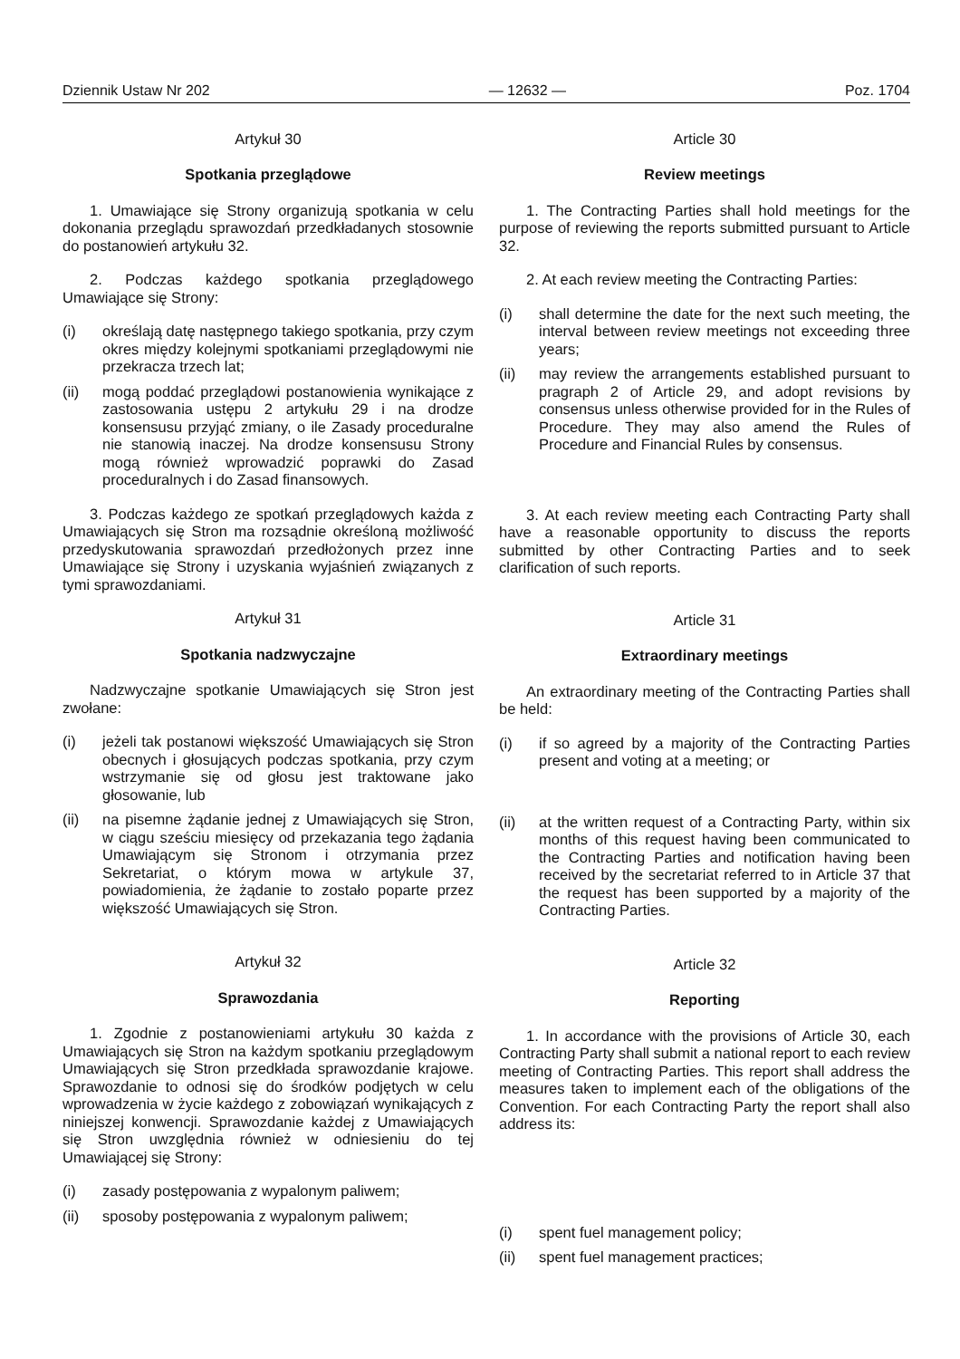Dziennik Ustaw Nr 202 — 12632 — Poz. 1704
Artykuł 30
Spotkania przeglądowe
1. Umawiające się Strony organizują spotkania w celu dokonania przeglądu sprawozdań przedkładanych stosownie do postanowień artykułu 32.
2. Podczas każdego spotkania przeglądowego Umawiające się Strony:
(i) określają datę następnego takiego spotkania, przy czym okres między kolejnymi spotkaniami przeglądowymi nie przekracza trzech lat;
(ii) mogą poddać przeglądowi postanowienia wynikające z zastosowania ustępu 2 artykułu 29 i na drodze konsensusu przyjąć zmiany, o ile Zasady proceduralne nie stanowią inaczej. Na drodze konsensusu Strony mogą również wprowadzić poprawki do Zasad proceduralnych i do Zasad finansowych.
3. Podczas każdego ze spotkań przeglądowych każda z Umawiających się Stron ma rozsądnie określoną możliwość przedyskutowania sprawozdań przedłożonych przez inne Umawiające się Strony i uzyskania wyjaśnień związanych z tymi sprawozdaniami.
Artykuł 31
Spotkania nadzwyczajne
Nadzwyczajne spotkanie Umawiających się Stron jest zwołane:
(i) jeżeli tak postanowi większość Umawiających się Stron obecnych i głosujących podczas spotkania, przy czym wstrzymanie się od głosu jest traktowane jako głosowanie, lub
(ii) na pisemne żądanie jednej z Umawiających się Stron, w ciągu sześciu miesięcy od przekazania tego żądania Umawiającym się Stronom i otrzymania przez Sekretariat, o którym mowa w artykule 37, powiadomienia, że żądanie to zostało poparte przez większość Umawiających się Stron.
Artykuł 32
Sprawozdania
1. Zgodnie z postanowieniami artykułu 30 każda z Umawiających się Stron na każdym spotkaniu przeglądowym Umawiających się Stron przedkłada sprawozdanie krajowe. Sprawozdanie to odnosi się do środków podjętych w celu wprowadzenia w życie każdego z zobowiązań wynikających z niniejszej konwencji. Sprawozdanie każdej z Umawiających się Stron uwzględnia również w odniesieniu do tej Umawiającej się Strony:
(i) zasady postępowania z wypalonym paliwem;
(ii) sposoby postępowania z wypalonym paliwem;
Article 30
Review meetings
1. The Contracting Parties shall hold meetings for the purpose of reviewing the reports submitted pursuant to Article 32.
2. At each review meeting the Contracting Parties:
(i) shall determine the date for the next such meeting, the interval between review meetings not exceeding three years;
(ii) may review the arrangements established pursuant to pragraph 2 of Article 29, and adopt revisions by consensus unless otherwise provided for in the Rules of Procedure. They may also amend the Rules of Procedure and Financial Rules by consensus.
3. At each review meeting each Contracting Party shall have a reasonable opportunity to discuss the reports submitted by other Contracting Parties and to seek clarification of such reports.
Article 31
Extraordinary meetings
An extraordinary meeting of the Contracting Parties shall be held:
(i) if so agreed by a majority of the Contracting Parties present and voting at a meeting; or
(ii) at the written request of a Contracting Party, within six months of this request having been communicated to the Contracting Parties and notification having been received by the secretariat referred to in Article 37 that the request has been supported by a majority of the Contracting Parties.
Article 32
Reporting
1. In accordance with the provisions of Article 30, each Contracting Party shall submit a national report to each review meeting of Contracting Parties. This report shall address the measures taken to implement each of the obligations of the Convention. For each Contracting Party the report shall also address its:
(i) spent fuel management policy;
(ii) spent fuel management practices;